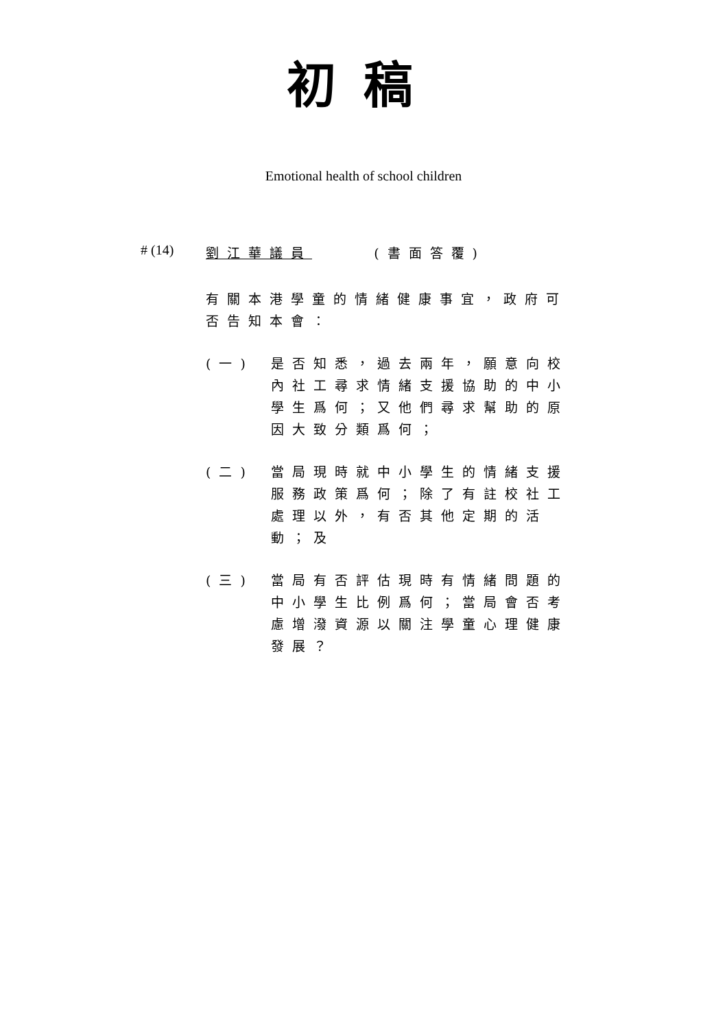初稿
Emotional health of school children
# (14)
劉江華議員 (書面答覆)
有關本港學童的情緒健康事宜，政府可否告知本會：
(一) 是否知悉，過去兩年，願意向校內社工尋求情緒支援協助的中小學生爲何；又他們尋求幫助的原因大致分類爲何；
(二) 當局現時就中小學生的情緒支援服務政策爲何；除了有註校社工處理以外，有否其他定期的活動；及
(三) 當局有否評估現時有情緒問題的中小學生比例爲何；當局會否考慮增潑資源以關注學童心理健康發展？